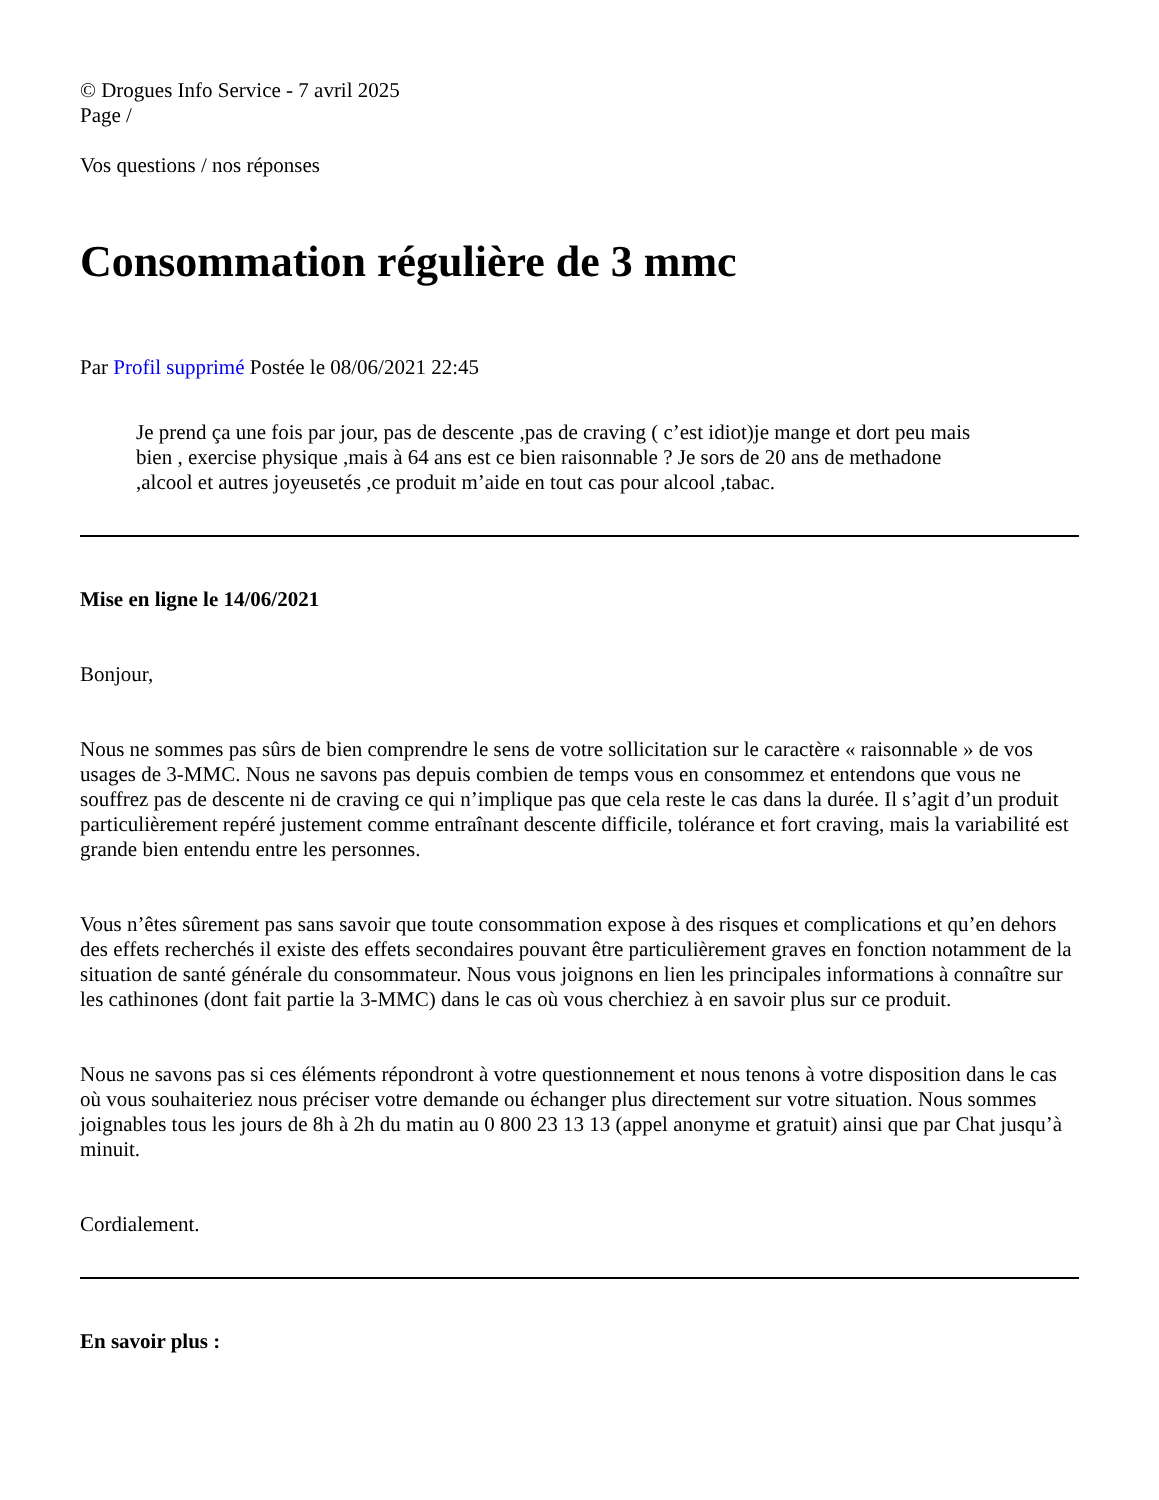© Drogues Info Service - 7 avril 2025
Page /
Vos questions / nos réponses
Consommation régulière de 3 mmc
Par Profil supprimé Postée le 08/06/2021 22:45
Je prend ça une fois par jour, pas de descente ,pas de craving ( c’est idiot)je mange et dort peu mais bien , exercise physique ,mais à 64 ans est ce bien raisonnable ? Je sors de 20 ans de methadone ,alcool et autres joyeusetés ,ce produit m’aide en tout cas pour alcool ,tabac.
Mise en ligne le 14/06/2021
Bonjour,
Nous ne sommes pas sûrs de bien comprendre le sens de votre sollicitation sur le caractère « raisonnable » de vos usages de 3-MMC. Nous ne savons pas depuis combien de temps vous en consommez et entendons que vous ne souffrez pas de descente ni de craving ce qui n’implique pas que cela reste le cas dans la durée. Il s’agit d’un produit particulièrement repéré justement comme entraînant descente difficile, tolérance et fort craving, mais la variabilité est grande bien entendu entre les personnes.
Vous n’êtes sûrement pas sans savoir que toute consommation expose à des risques et complications et qu’en dehors des effets recherchés il existe des effets secondaires pouvant être particulièrement graves en fonction notamment de la situation de santé générale du consommateur. Nous vous joignons en lien les principales informations à connaître sur les cathinones (dont fait partie la 3-MMC) dans le cas où vous cherchiez à en savoir plus sur ce produit.
Nous ne savons pas si ces éléments répondront à votre questionnement et nous tenons à votre disposition dans le cas où vous souhaiteriez nous préciser votre demande ou échanger plus directement sur votre situation. Nous sommes joignables tous les jours de 8h à 2h du matin au 0 800 23 13 13 (appel anonyme et gratuit) ainsi que par Chat jusqu’à minuit.
Cordialement.
En savoir plus :